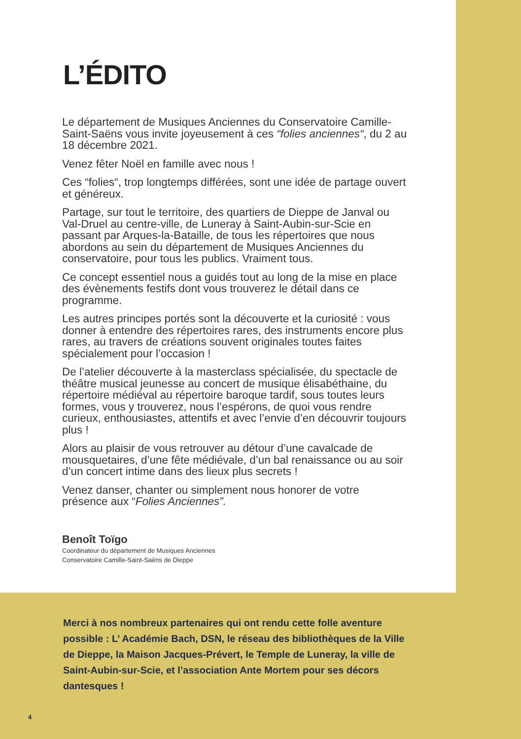L’ÉDITO
Le département de Musiques Anciennes du Conservatoire Camille-Saint-Saëns vous invite joyeusement à ces “folies anciennes“, du 2 au 18 décembre 2021.
Venez fêter Noël en famille avec nous !
Ces “folies“, trop longtemps différées, sont une idée de partage ouvert et généreux.
Partage, sur tout le territoire, des quartiers de Dieppe de Janval ou Val-Druel au centre-ville, de Luneray à Saint-Aubin-sur-Scie en passant par Arques-la-Bataille, de tous les répertoires que nous abordons au sein du département de Musiques Anciennes du conservatoire, pour tous les publics. Vraiment tous.
Ce concept essentiel nous a guidés tout au long de la mise en place des évènements festifs dont vous trouverez le détail dans ce programme.
Les autres principes portés sont la découverte et la curiosité : vous donner à entendre des répertoires rares, des instruments encore plus rares, au travers de créations souvent originales toutes faites spécialement pour l’occasion !
De l’atelier découverte à la masterclass spécialisée, du spectacle de théâtre musical jeunesse au concert de musique élisabéthaine, du répertoire médiéval au répertoire baroque tardif, sous toutes leurs formes, vous y trouverez, nous l’espérons, de quoi vous rendre curieux, enthousiastes, attentifs et avec l’envie d’en découvrir toujours plus !
Alors au plaisir de vous retrouver au détour d’une cavalcade de mousquetaires, d’une fête médiévale, d’un bal renaissance ou au soir d’un concert intime dans des lieux plus secrets !
Venez danser, chanter ou simplement nous honorer de votre présence aux “Folies Anciennes”.
Benoît Toïgo
Coordinateur du département de Musiques Anciennes
Conservatoire Camille-Saint-Saëns de Dieppe
Merci à nos nombreux partenaires qui ont rendu cette folle aventure possible : L’ Académie Bach, DSN, le réseau des bibliothèques de la Ville de Dieppe, la Maison Jacques-Prévert, le Temple de Luneray, la ville de Saint-Aubin-sur-Scie, et l’association Ante Mortem pour ses décors dantesques !
4